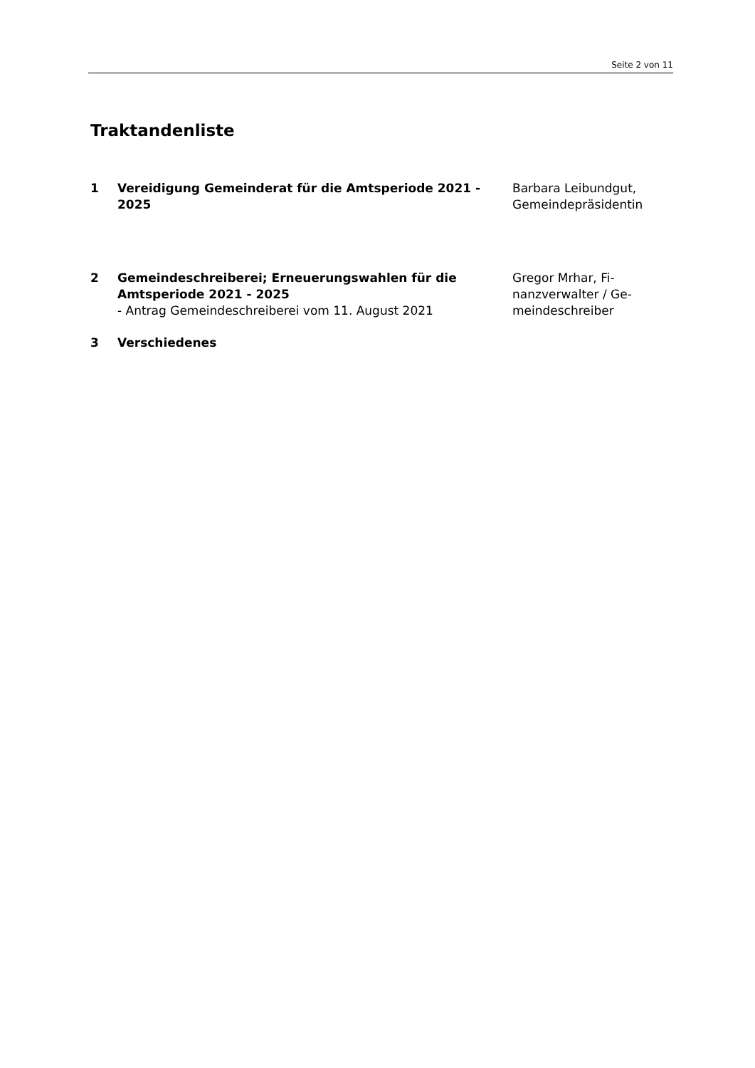Seite 2 von 11
Traktandenliste
1 Vereidigung Gemeinderat für die Amtsperiode 2021 - 2025
Barbara Leibundgut, Gemeindepräsidentin
2 Gemeindeschreiberei; Erneuerungswahlen für die Amtsperiode 2021 - 2025
- Antrag Gemeindeschreiberei vom 11. August 2021
Gregor Mrhar, Fi-
nanzverwalter / Ge-
meindeschreiber
3 Verschiedenes